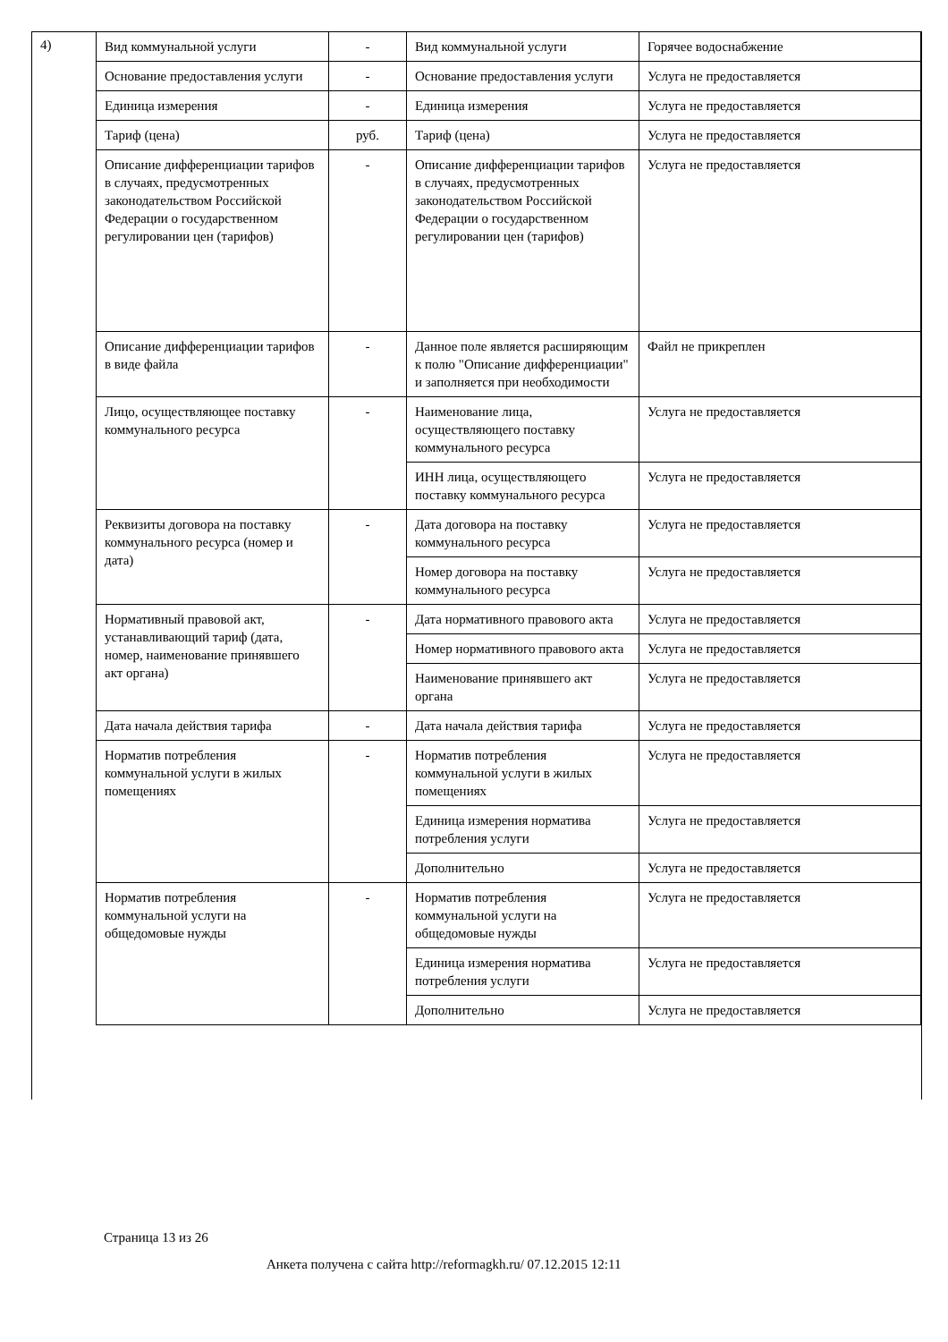4)
| Вид коммунальной услуги | - | Вид коммунальной услуги | Горячее водоснабжение |
| Основание предоставления услуги | - | Основание предоставления услуги | Услуга не предоставляется |
| Единица измерения | - | Единица измерения | Услуга не предоставляется |
| Тариф (цена) | руб. | Тариф (цена) | Услуга не предоставляется |
| Описание дифференциации тарифов в случаях, предусмотренных законодательством Российской Федерации о государственном регулировании цен (тарифов) | - | Описание дифференциации тарифов в случаях, предусмотренных законодательством Российской Федерации о государственном регулировании цен (тарифов) | Услуга не предоставляется |
| Описание дифференциации тарифов в виде файла | - | Данное поле является расширяющим к полю "Описание дифференциации" и заполняется при необходимости | Файл не прикреплен |
| Лицо, осуществляющее поставку коммунального ресурса | - | Наименование лица, осуществляющего поставку коммунального ресурса | Услуга не предоставляется |
| | | ИНН лица, осуществляющего поставку коммунального ресурса | Услуга не предоставляется |
| Реквизиты договора на поставку коммунального ресурса (номер и дата) | - | Дата договора на поставку коммунального ресурса | Услуга не предоставляется |
| | | Номер договора на поставку коммунального ресурса | Услуга не предоставляется |
| Нормативный правовой акт, устанавливающий тариф (дата, номер, наименование принявшего акт органа) | - | Дата нормативного правового акта | Услуга не предоставляется |
| | | Номер нормативного правового акта | Услуга не предоставляется |
| | | Наименование принявшего акт органа | Услуга не предоставляется |
| Дата начала действия тарифа | - | Дата начала действия тарифа | Услуга не предоставляется |
| Норматив потребления коммунальной услуги в жилых помещениях | - | Норматив потребления коммунальной услуги в жилых помещениях | Услуга не предоставляется |
| | | Единица измерения норматива потребления услуги | Услуга не предоставляется |
| | | Дополнительно | Услуга не предоставляется |
| Норматив потребления коммунальной услуги на общедомовые нужды | - | Норматив потребления коммунальной услуги на общедомовые нужды | Услуга не предоставляется |
| | | Единица измерения норматива потребления услуги | Услуга не предоставляется |
| | | Дополнительно | Услуга не предоставляется |
Страница 13 из 26
Анкета получена с сайта http://reformagkh.ru/ 07.12.2015 12:11